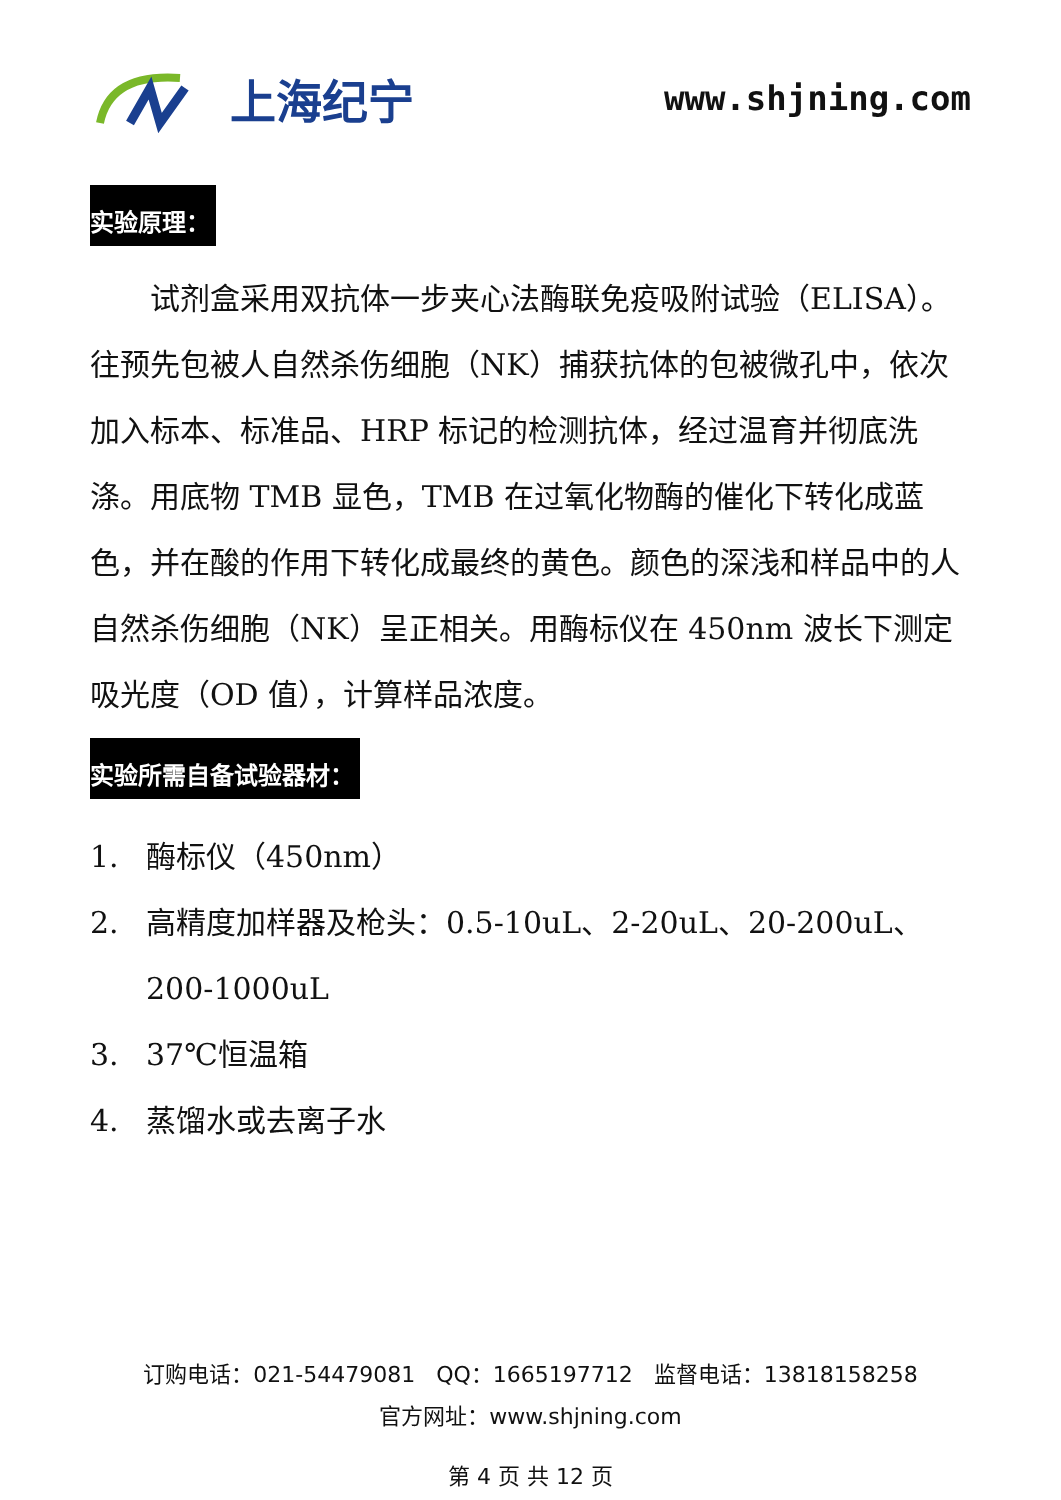上海纪宁
www.shjning.com
实验原理：
试剂盒采用双抗体一步夹心法酶联免疫吸附试验（ELISA）。往预先包被人自然杀伤细胞（NK）捕获抗体的包被微孔中，依次加入标本、标准品、HRP 标记的检测抗体，经过温育并彻底洗涤。用底物 TMB 显色，TMB 在过氧化物酶的催化下转化成蓝色，并在酸的作用下转化成最终的黄色。颜色的深浅和样品中的人自然杀伤细胞（NK）呈正相关。用酶标仪在 450nm 波长下测定吸光度（OD 值），计算样品浓度。
实验所需自备试验器材：
1. 酶标仪（450nm）
2. 高精度加样器及枪头：0.5-10uL、2-20uL、20-200uL、200-1000uL
3. 37℃恒温箱
4. 蒸馏水或去离子水
订购电话：021-54479081 QQ：1665197712 监督电话：13818158258
官方网址：www.shjning.com
第 4 页 共 12 页